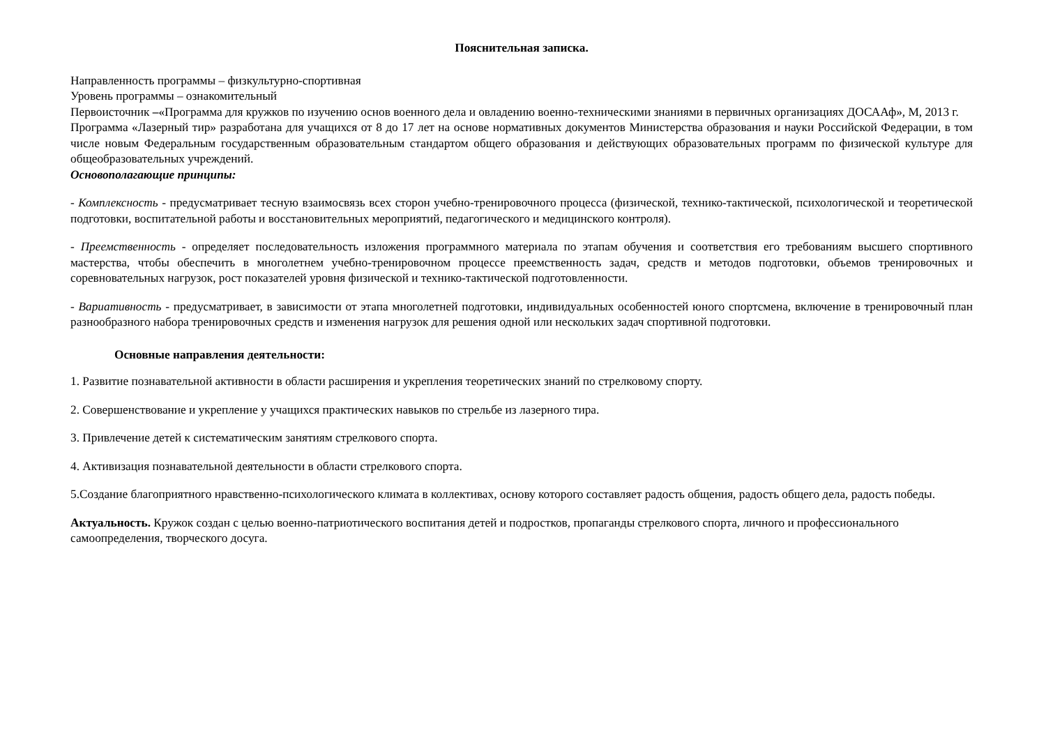Пояснительная записка.
Направленность программы – физкультурно-спортивная
Уровень программы – ознакомительный
Первоисточник –«Программа для кружков по изучению основ военного дела и овладению военно-техническими знаниями в первичных организациях ДОСААф», М, 2013 г.
Программа «Лазерный тир» разработана для учащихся от 8 до 17 лет на основе нормативных документов Министерства образования и науки Российской Федерации, в том числе новым Федеральным государственным образовательным стандартом общего образования и действующих образовательных программ по физической культуре для общеобразовательных учреждений.
Основополагающие принципы:
- Комплексность - предусматривает тесную взаимосвязь всех сторон учебно-тренировочного процесса (физической, технико-тактической, психологической и теоретической подготовки, воспитательной работы и восстановительных мероприятий, педагогического и медицинского контроля).
- Преемственность - определяет последовательность изложения программного материала по этапам обучения и соответствия его требованиям высшего спортивного мастерства, чтобы обеспечить в многолетнем учебно-тренировочном процессе преемственность задач, средств и методов подготовки, объемов тренировочных и соревновательных нагрузок, рост показателей уровня физической и технико-тактической подготовленности.
- Вариативность - предусматривает, в зависимости от этапа многолетней подготовки, индивидуальных особенностей юного спортсмена, включение в тренировочный план разнообразного набора тренировочных средств и изменения нагрузок для решения одной или нескольких задач спортивной подготовки.
Основные направления деятельности:
1. Развитие познавательной активности в области расширения и укрепления теоретических знаний по стрелковому спорту.
2. Совершенствование и укрепление у учащихся практических навыков по стрельбе из лазерного тира.
3. Привлечение детей к систематическим занятиям стрелкового спорта.
4. Активизация познавательной деятельности в области стрелкового спорта.
5.Создание благоприятного нравственно-психологического климата в коллективах, основу которого составляет радость общения, радость общего дела, радость победы.
Актуальность. Кружок создан с целью военно-патриотического воспитания детей и подростков, пропаганды стрелкового спорта, личного и профессионального самоопределения, творческого досуга.